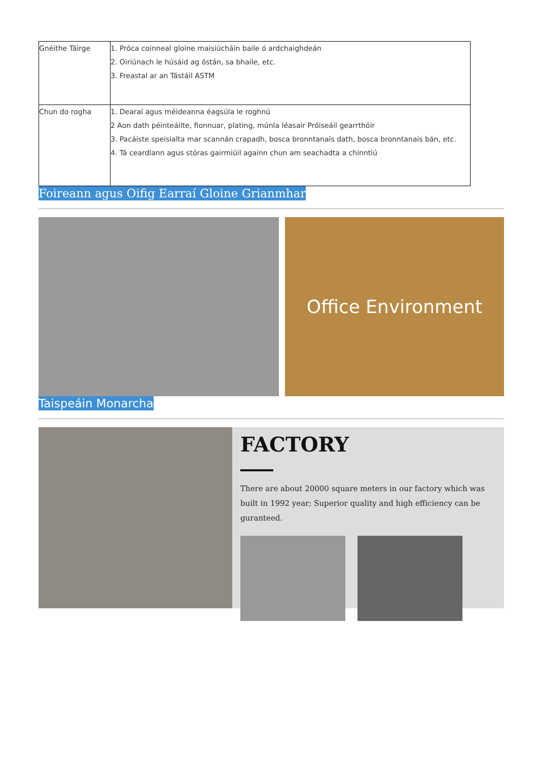| Gnéithe Táirge | 1. Próca coinneal gloine maisiúcháin baile ó ardchaighdeán 2. Oiriúnach le húsáid ag óstán, sa bhaile, etc. 3. Freastal ar an Tástáil ASTM |
| Chun do rogha | 1. Dearaí agus méideanna éagsúla le roghnú 2 Aon dath péinteáilte, fionnuar, plating, múnla léasair Próiseáil gearrthóir 3. Pacáiste speisialta mar scannán crapadh, bosca bronntanais dath, bosca bronntanais bán, etc. 4. Tá ceardlann agus stóras gairmiúil againn chun am seachadta a chinntiú |
Foireann agus Oifig Earraí Gloine Grianmhar
Office Environment
Taispeáin Monarcha
FACTORY
There are about 20000 square meters in our factory which was built in 1992 year; Superior quality and high efficiency can be guranteed.